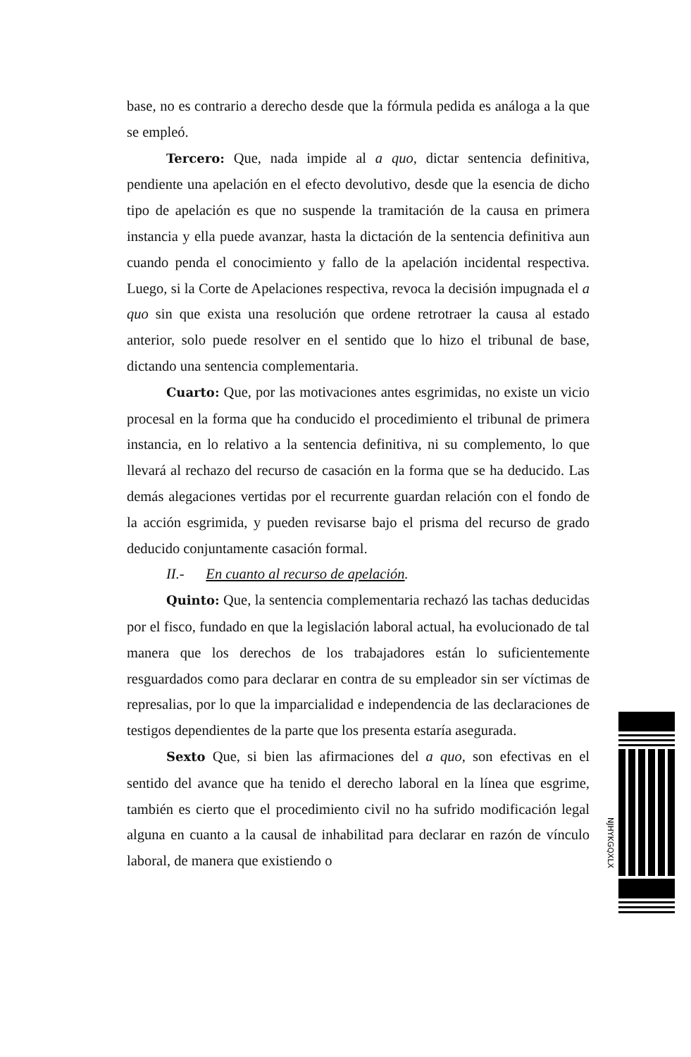base, no es contrario a derecho desde que la fórmula pedida es análoga a la que se empleó.
Tercero: Que, nada impide al a quo, dictar sentencia definitiva, pendiente una apelación en el efecto devolutivo, desde que la esencia de dicho tipo de apelación es que no suspende la tramitación de la causa en primera instancia y ella puede avanzar, hasta la dictación de la sentencia definitiva aun cuando penda el conocimiento y fallo de la apelación incidental respectiva. Luego, si la Corte de Apelaciones respectiva, revoca la decisión impugnada el a quo sin que exista una resolución que ordene retrotraer la causa al estado anterior, solo puede resolver en el sentido que lo hizo el tribunal de base, dictando una sentencia complementaria.
Cuarto: Que, por las motivaciones antes esgrimidas, no existe un vicio procesal en la forma que ha conducido el procedimiento el tribunal de primera instancia, en lo relativo a la sentencia definitiva, ni su complemento, lo que llevará al rechazo del recurso de casación en la forma que se ha deducido. Las demás alegaciones vertidas por el recurrente guardan relación con el fondo de la acción esgrimida, y pueden revisarse bajo el prisma del recurso de grado deducido conjuntamente casación formal.
II.- En cuanto al recurso de apelación.
Quinto: Que, la sentencia complementaria rechazó las tachas deducidas por el fisco, fundado en que la legislación laboral actual, ha evolucionado de tal manera que los derechos de los trabajadores están lo suficientemente resguardados como para declarar en contra de su empleador sin ser víctimas de represalias, por lo que la imparcialidad e independencia de las declaraciones de testigos dependientes de la parte que los presenta estaría asegurada.
Sexto Que, si bien las afirmaciones del a quo, son efectivas en el sentido del avance que ha tenido el derecho laboral en la línea que esgrime, también es cierto que el procedimiento civil no ha sufrido modificación legal alguna en cuanto a la causal de inhabilitad para declarar en razón de vínculo laboral, de manera que existiendo o
NJHYKGQXLX